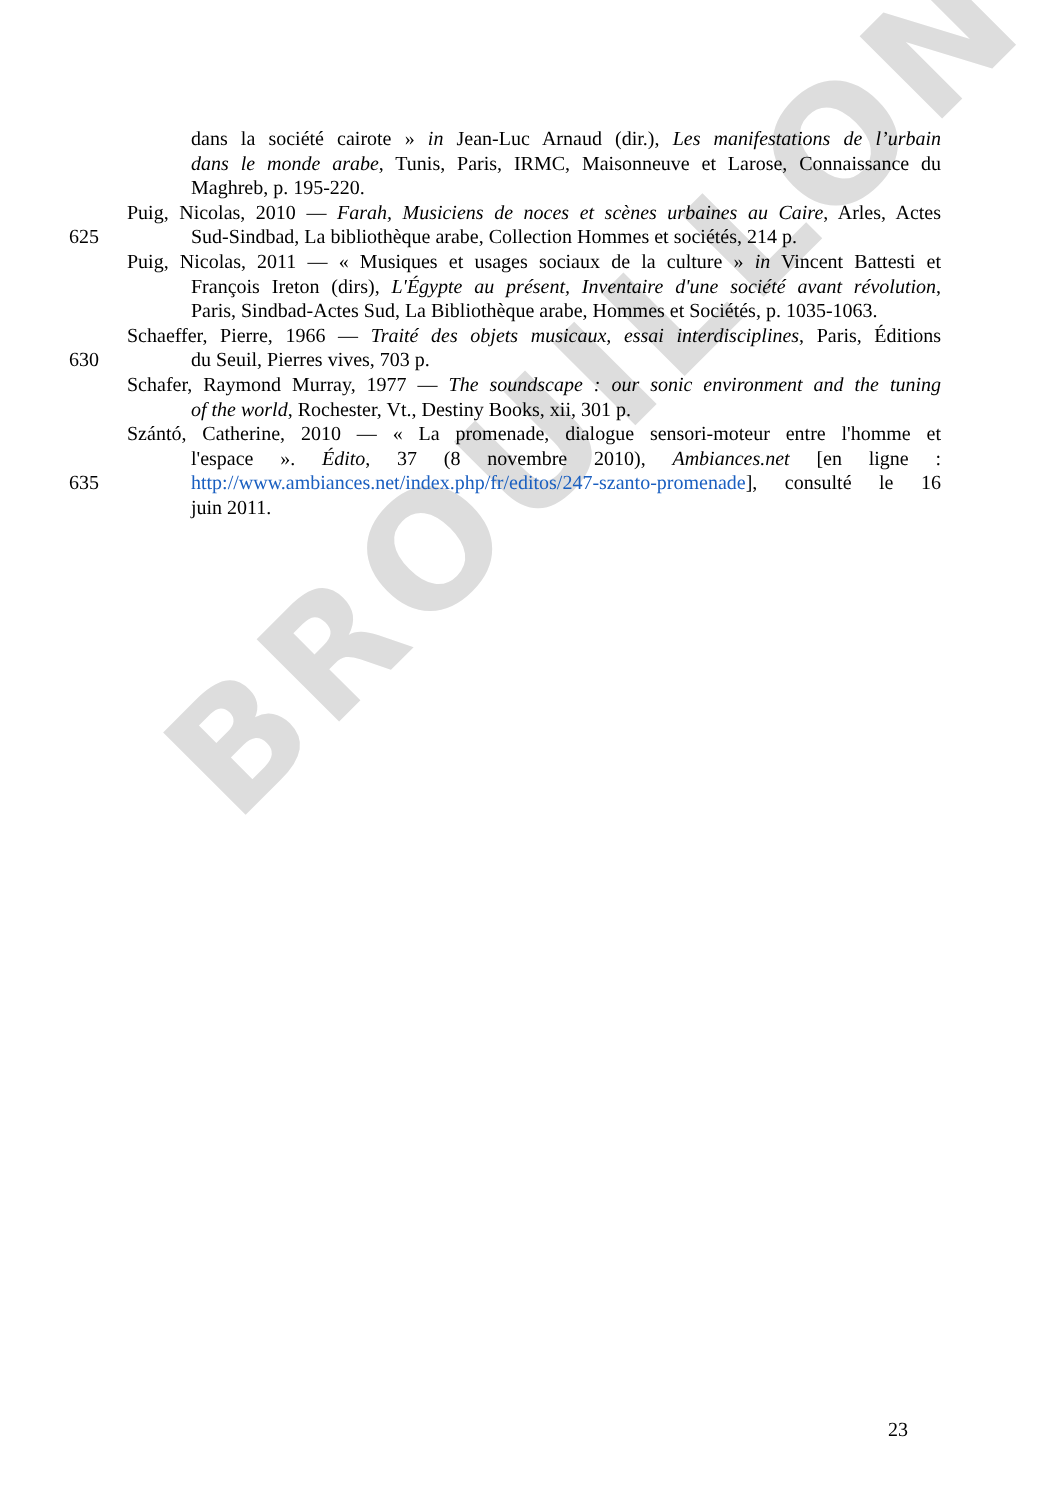BROUILLON
dans la société cairote » in Jean-Luc Arnaud (dir.), Les manifestations de l’urbain
dans le monde arabe, Tunis, Paris, IRMC, Maisonneuve et Larose, Connaissance du
Maghreb, p. 195-220.
Puig, Nicolas, 2010 — Farah, Musiciens de noces et scènes urbaines au Caire, Arles, Actes
625 Sud-Sindbad, La bibliothèque arabe, Collection Hommes et sociétés, 214 p.
Puig, Nicolas, 2011 — « Musiques et usages sociaux de la culture » in Vincent Battesti et
François Ireton (dirs), L'Égypte au présent, Inventaire d'une société avant révolution,
Paris, Sindbad-Actes Sud, La Bibliothèque arabe, Hommes et Sociétés, p. 1035-1063.
Schaeffer, Pierre, 1966 — Traité des objets musicaux, essai interdisciplines, Paris, Éditions
630 du Seuil, Pierres vives, 703 p.
Schafer, Raymond Murray, 1977 — The soundscape : our sonic environment and the tuning
of the world, Rochester, Vt., Destiny Books, xii, 301 p.
Szántó, Catherine, 2010 — « La promenade, dialogue sensori-moteur entre l'homme et
l'espace ». Édito, 37 (8 novembre 2010), Ambiances.net [en ligne :
635 http://www.ambiances.net/index.php/fr/editos/247-szanto-promenade], consulté le 16
juin 2011.
23